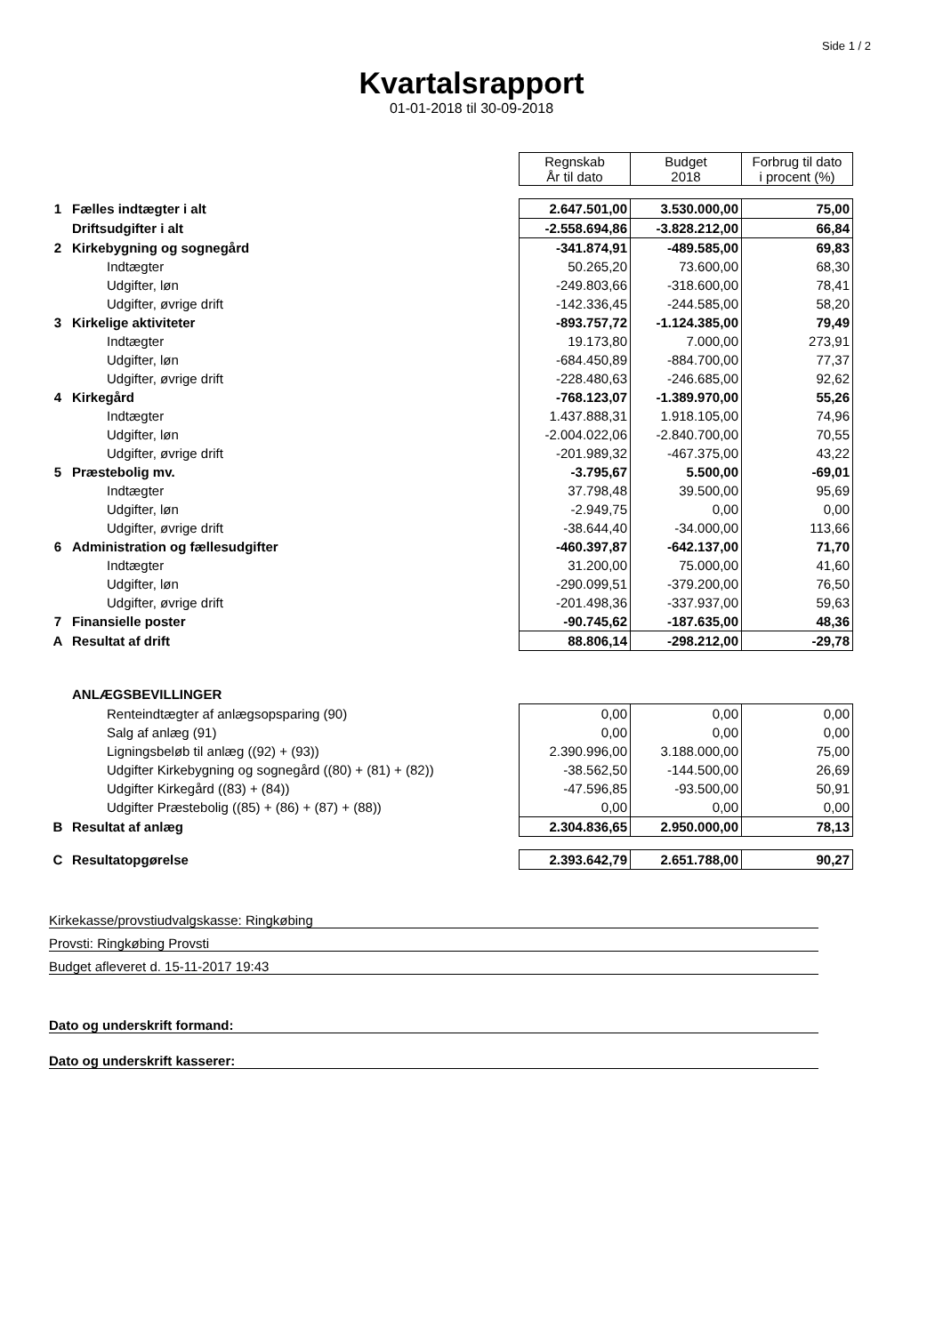Side 1 / 2
Kvartalsrapport
01-01-2018 til 30-09-2018
| | | Regnskab År til dato | Budget 2018 | Forbrug til dato i procent (%) |
| 1 | Fælles indtægter i alt | 2.647.501,00 | 3.530.000,00 | 75,00 |
| | Driftsudgifter i alt | -2.558.694,86 | -3.828.212,00 | 66,84 |
| 2 | Kirkebygning og sognegård | -341.874,91 | -489.585,00 | 69,83 |
| | Indtægter | 50.265,20 | 73.600,00 | 68,30 |
| | Udgifter, løn | -249.803,66 | -318.600,00 | 78,41 |
| | Udgifter, øvrige drift | -142.336,45 | -244.585,00 | 58,20 |
| 3 | Kirkelige aktiviteter | -893.757,72 | -1.124.385,00 | 79,49 |
| | Indtægter | 19.173,80 | 7.000,00 | 273,91 |
| | Udgifter, løn | -684.450,89 | -884.700,00 | 77,37 |
| | Udgifter, øvrige drift | -228.480,63 | -246.685,00 | 92,62 |
| 4 | Kirkegård | -768.123,07 | -1.389.970,00 | 55,26 |
| | Indtægter | 1.437.888,31 | 1.918.105,00 | 74,96 |
| | Udgifter, løn | -2.004.022,06 | -2.840.700,00 | 70,55 |
| | Udgifter, øvrige drift | -201.989,32 | -467.375,00 | 43,22 |
| 5 | Præstebolig mv. | -3.795,67 | 5.500,00 | -69,01 |
| | Indtægter | 37.798,48 | 39.500,00 | 95,69 |
| | Udgifter, løn | -2.949,75 | 0,00 | 0,00 |
| | Udgifter, øvrige drift | -38.644,40 | -34.000,00 | 113,66 |
| 6 | Administration og fællesudgifter | -460.397,87 | -642.137,00 | 71,70 |
| | Indtægter | 31.200,00 | 75.000,00 | 41,60 |
| | Udgifter, løn | -290.099,51 | -379.200,00 | 76,50 |
| | Udgifter, øvrige drift | -201.498,36 | -337.937,00 | 59,63 |
| 7 | Finansielle poster | -90.745,62 | -187.635,00 | 48,36 |
| A | Resultat af drift | 88.806,14 | -298.212,00 | -29,78 |
| | ANLÆGSBEVILLINGER | | | |
| | Renteindtægter af anlægsopsparing (90) | 0,00 | 0,00 | 0,00 |
| | Salg af anlæg (91) | 0,00 | 0,00 | 0,00 |
| | Ligningsbeløb til anlæg ((92) + (93)) | 2.390.996,00 | 3.188.000,00 | 75,00 |
| | Udgifter Kirkebygning og sognegård ((80) + (81) + (82)) | -38.562,50 | -144.500,00 | 26,69 |
| | Udgifter Kirkegård ((83) + (84)) | -47.596,85 | -93.500,00 | 50,91 |
| | Udgifter Præstebolig ((85) + (86) + (87) + (88)) | 0,00 | 0,00 | 0,00 |
| B | Resultat af anlæg | 2.304.836,65 | 2.950.000,00 | 78,13 |
| C | Resultatopgørelse | 2.393.642,79 | 2.651.788,00 | 90,27 |
Kirkekasse/provstiudvalgskasse: Ringkøbing
Provsti: Ringkøbing Provsti
Budget afleveret d. 15-11-2017 19:43
Dato og underskrift formand:
Dato og underskrift kasserer: